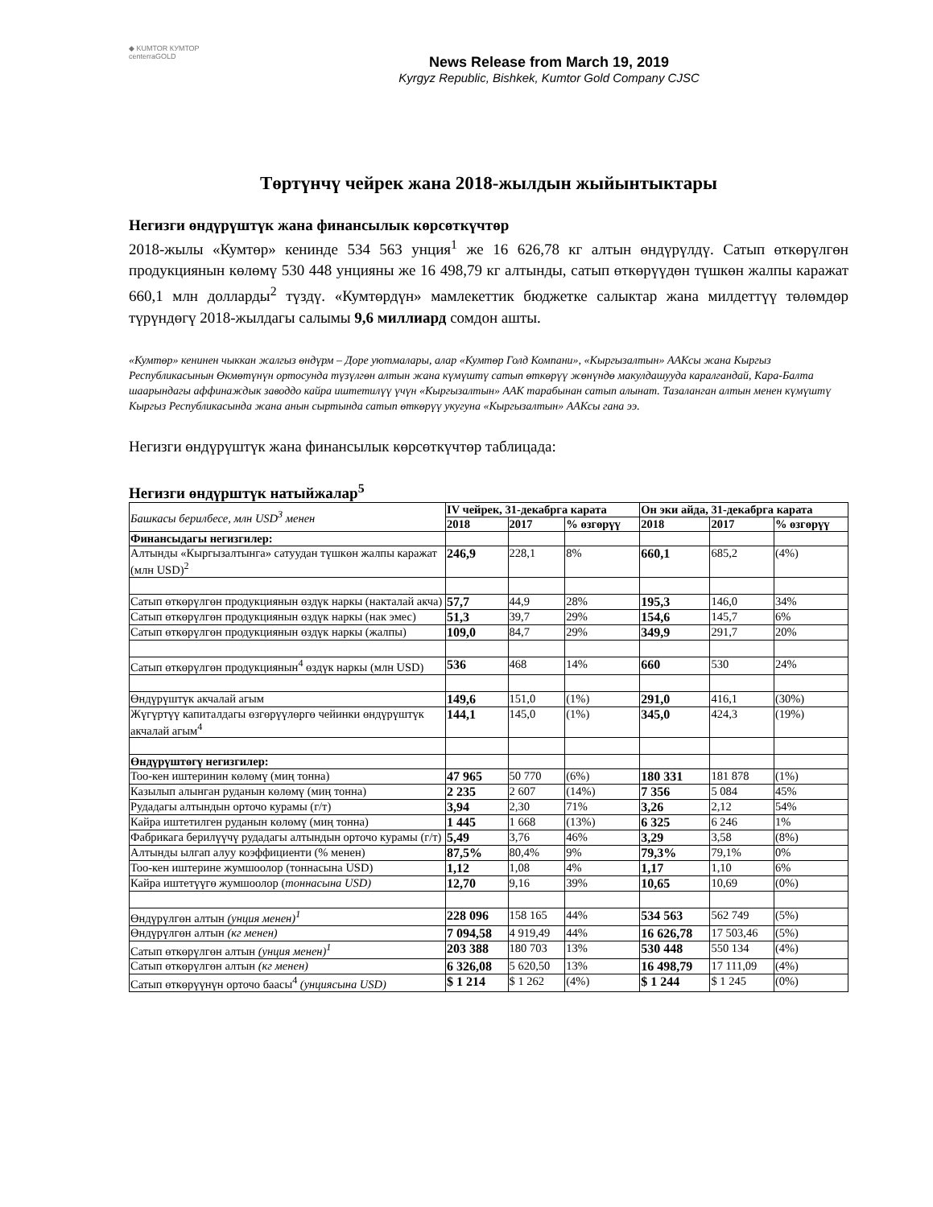◆ KUMTOR КУМТОР centerraGOLD
News Release from March 19, 2019
Kyrgyz Republic, Bishkek, Kumtor Gold Company CJSC
Төртүнчү чейрек жана 2018-жылдын жыйынтыктары
Негизги өндүрүштүк жана финансылык көрсөткүчтөр
2018-жылы «Кумтөр» кенинде 534 563 унция<sup>1</sup> же 16 626,78 кг алтын өндүрүлдү. Сатып өткөрүлгөн продукциянын көлөмү 530 448 унцияны же 16 498,79 кг алтынды, сатып өткөрүүдөн түшкөн жалпы каражат 660,1 млн долларды<sup>2</sup> түздү. «Кумтөрдүн» мамлекеттик бюджетке салыктар жана милдеттүү төлөмдөр түрүндөгү 2018-жылдагы салымы 9,6 миллиард сомдон ашты.
«Кумтөр» кенинен чыккан жалгыз өндүрм – Доре уютмалары, алар «Кумтөр Голд Компани», «Кыргызалтын» ААКсы жана Кыргыз Республикасынын Өкмөтүнүн ортосунда түзүлгөн алтын жана күмүштү сатып өткөрүү жөнүндө макулдашууда каралгандай, Кара-Балта шаарындагы аффинаждык заводдо кайра иштетилүү үчүн «Кыргызалтын» ААК тарабынан сатып алынат. Тазаланган алтын менен күмүштү Кыргыз Республикасында жана анын сыртында сатып өткөрүү укугуна «Кыргызалтын» ААКсы гана ээ.
Негизги өндүрүштүк жана финансылык көрсөткүчтөр таблицада:
Негизги өндүрштүк натыйжалар<sup>5</sup>
| Башкасы берилбесе, млн USD<sup>3</sup> менен | IV чейрек, 31-декабрга карата | | | Он эки айда, 31-декабрга карата | | |
| | 2018 | 2017 | % өзгөрүү | 2018 | 2017 | % өзгөрүү |
| Финансыдагы негизгилер: | | | | | | |
| Алтынды «Кыргызалтынга» сатуудан түшкөн жалпы каражат (млн USD)<sup>2</sup> | 246,9 | 228,1 | 8% | 660,1 | 685,2 | (4%) |
| Сатып өткөрүлгөн продукциянын өздүк наркы (накталай акча) | 57,7 | 44,9 | 28% | 195,3 | 146,0 | 34% |
| Сатып өткөрүлгөн продукциянын өздүк наркы (нак эмес) | 51,3 | 39,7 | 29% | 154,6 | 145,7 | 6% |
| Сатып өткөрүлгөн продукциянын өздүк наркы (жалпы) | 109,0 | 84,7 | 29% | 349,9 | 291,7 | 20% |
| Сатып өткөрүлгөн продукциянын<sup>4</sup> өздүк наркы (млн USD) | 536 | 468 | 14% | 660 | 530 | 24% |
| Өндүрүштүк акчалай агым | 149,6 | 151,0 | (1%) | 291,0 | 416,1 | (30%) |
| Жүгүртүү капиталдагы өзгөрүүлөргө чейинки өндүрүштүк акчалай агым<sup>4</sup> | 144,1 | 145,0 | (1%) | 345,0 | 424,3 | (19%) |
| Өндүрүштөгү негизгилер: | | | | | | |
| Тоо-кен иштеринин көлөмү (миң тонна) | 47 965 | 50 770 | (6%) | 180 331 | 181 878 | (1%) |
| Казылып алынган руданын көлөмү (миң тонна) | 2 235 | 2 607 | (14%) | 7 356 | 5 084 | 45% |
| Рудадагы алтындын орточо курамы (г/т) | 3,94 | 2,30 | 71% | 3,26 | 2,12 | 54% |
| Кайра иштетилген руданын көлөмү (миң тонна) | 1 445 | 1 668 | (13%) | 6 325 | 6 246 | 1% |
| Фабрикага берилүүчү рудадагы алтындын орточо курамы (г/т) | 5,49 | 3,76 | 46% | 3,29 | 3,58 | (8%) |
| Алтынды ылгап алуу коэффициенти (% менен) | 87,5% | 80,4% | 9% | 79,3% | 79,1% | 0% |
| Тоо-кен иштерине жумшоолор (тоннасына USD) | 1,12 | 1,08 | 4% | 1,17 | 1,10 | 6% |
| Кайра иштетүүгө жумшоолор ( тоннасына USD) | 12,70 | 9,16 | 39% | 10,65 | 10,69 | (0%) |
| Өндүрүлгөн алтын (унция менен)<sup>1</sup> | 228 096 | 158 165 | 44% | 534 563 | 562 749 | (5%) |
| Өндүрүлгөн алтын (кг менен) | 7 094,58 | 4 919,49 | 44% | 16 626,78 | 17 503,46 | (5%) |
| Сатып өткөрүлгөн алтын (унция менен)<sup>1</sup> | 203 388 | 180 703 | 13% | 530 448 | 550 134 | (4%) |
| Сатып өткөрүлгөн алтын (кг менен) | 6 326,08 | 5 620,50 | 13% | 16 498,79 | 17 111,09 | (4%) |
| Сатып өткөрүүнүн орточо баасы<sup>4</sup> (унциясына USD) | $ 1 214 | $ 1 262 | (4%) | $ 1 244 | $ 1 245 | (0%) |